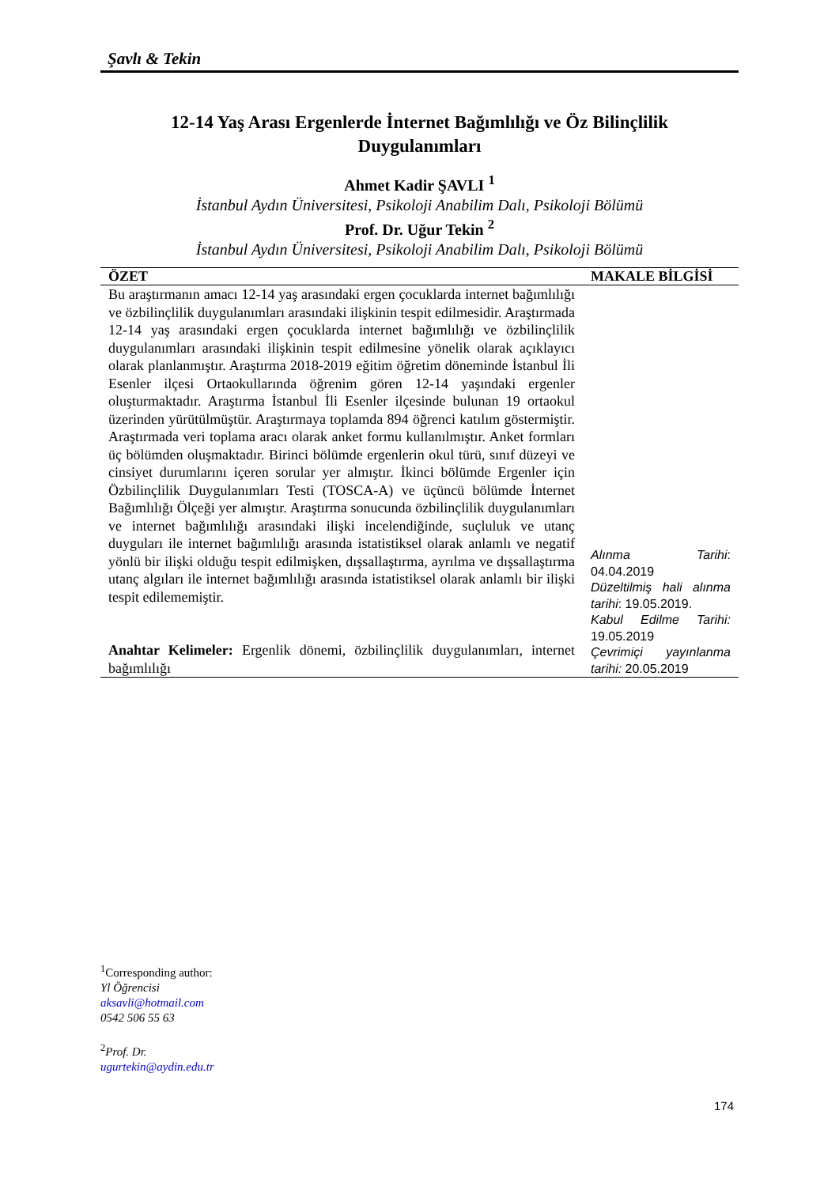Şavlı & Tekin
12-14 Yaş Arası Ergenlerde İnternet Bağımlılığı ve Öz Bilinçlilik
Duygulanımları
Ahmet Kadir ŞAVLI <sup>1</sup>
İstanbul Aydın Üniversitesi, Psikoloji Anabilim Dalı, Psikoloji Bölümü
Prof. Dr. Uğur Tekin <sup>2</sup>
İstanbul Aydın Üniversitesi, Psikoloji Anabilim Dalı, Psikoloji Bölümü
| ÖZET | MAKALE BİLGİSİ |
| --- | --- |
| Bu araştırmanın amacı 12-14 yaş arasındaki ergen çocuklarda internet bağımlılığı ve özbilinçlilik duygulanımları arasındaki ilişkinin tespit edilmesidir. Araştırmada 12-14 yaş arasındaki ergen çocuklarda internet bağımlılığı ve özbilinçlilik duygulanımları arasındaki ilişkinin tespit edilmesine yönelik olarak açıklayıcı olarak planlanmıştır. Araştırma 2018-2019 eğitim öğretim döneminde İstanbul İli Esenler ilçesi Ortaokullarında öğrenim gören 12-14 yaşındaki ergenler oluşturmaktadır. Araştırma İstanbul İli Esenler ilçesinde bulunan 19 ortaokul üzerinden yürütülmüştür. Araştırmaya toplamda 894 öğrenci katılım göstermiştir. Araştırmada veri toplama aracı olarak anket formu kullanılmıştır. Anket formları üç bölümden oluşmaktadır. Birinci bölümde ergenlerin okul türü, sınıf düzeyi ve cinsiyet durumlarını içeren sorular yer almıştır. İkinci bölümde Ergenler için Özbilinçlilik Duygulanımları Testi (TOSCA-A) ve üçüncü bölümde İnternet Bağımlılığı Ölçeği yer almıştır. Araştırma sonucunda özbilinçlilik duygulanımları ve internet bağımlılığı arasındaki ilişki incelendiğinde, suçluluk ve utanç duyguları ile internet bağımlılığı arasında istatistiksel olarak anlamlı ve negatif yönlü bir ilişki olduğu tespit edilmişken, dışsallaştırma, ayrılma ve dışsallaştırma utanç algıları ile internet bağımlılığı arasında istatistiksel olarak anlamlı bir ilişki tespit edilememiştir. Anahtar Kelimeler: Ergenlik dönemi, özbilinçlilik duygulanımları, internet bağımlılığı | Alınma Tarihi : 04.04.2019 Düzeltilmiş hali alınma tarihi : 19.05.2019. Kabul Edilme Tarihi: 19.05.2019 Çevrimiçi yayınlanma tarihi: 20.05.2019 |
<sup>1</sup> Corresponding author:
Yl Öğrencisi
aksavli@hotmail.com
0542 506 55 63
<sup>2</sup> Prof. Dr.
ugurtekin@aydin.edu.tr
174